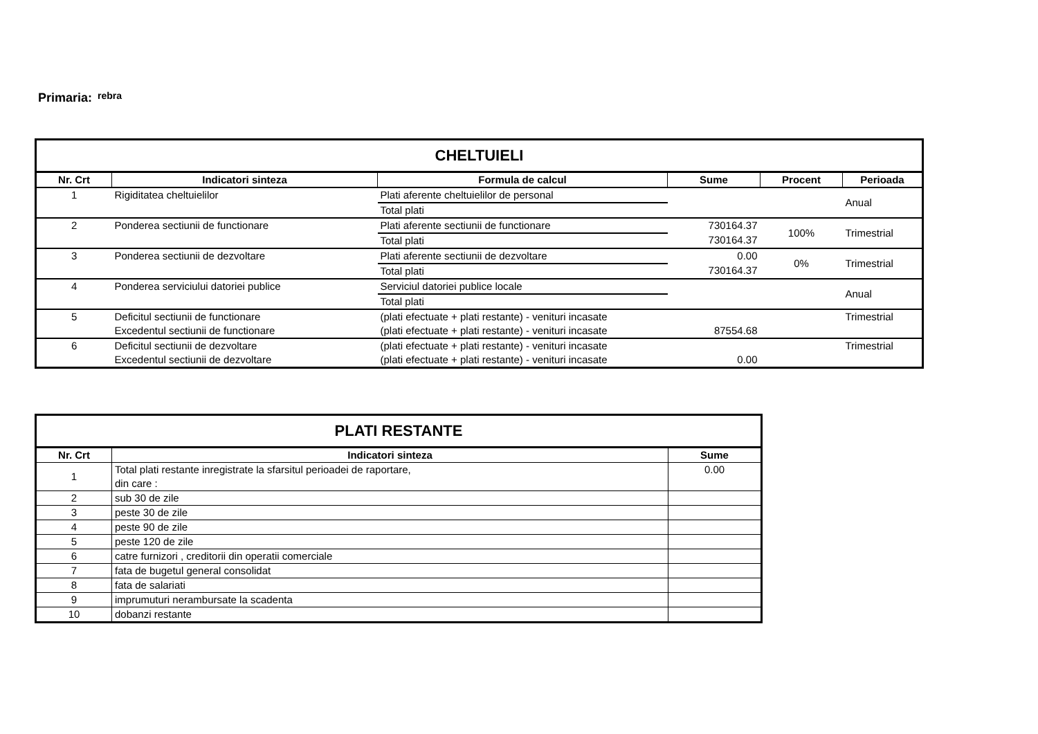Primaria: rebra
| CHELTUIELI | | | | | |
| --- | --- | --- | --- | --- | --- |
| Nr. Crt | Indicatori sinteza | Formula de calcul | Sume | Procent | Perioada |
| 1 | Rigiditatea cheltuielilor | Plati aferente cheltuielilor de personal | | | Anual |
| | | Total plati | | | |
| 2 | Ponderea sectiunii de functionare | Plati aferente sectiunii de functionare | 730164.37 | 100% | Trimestrial |
| | | Total plati | 730164.37 | | |
| 3 | Ponderea sectiunii de dezvoltare | Plati aferente sectiunii de dezvoltare | 0.00 | 0% | Trimestrial |
| | | Total plati | 730164.37 | | |
| 4 | Ponderea serviciului datoriei publice | Serviciul datoriei publice locale | | | Anual |
| | | Total plati | | | |
| 5 | Deficitul sectiunii de functionare | (plati efectuate + plati restante) - venituri incasate | | | Trimestrial |
| | Excedentul sectiunii de functionare | (plati efectuate + plati restante) - venituri incasate | 87554.68 | | |
| 6 | Deficitul sectiunii de dezvoltare | (plati efectuate + plati restante) - venituri incasate | | | Trimestrial |
| | Excedentul sectiunii de dezvoltare | (plati efectuate + plati restante) - venituri incasate | 0.00 | | |
| PLATI RESTANTE | | |
| --- | --- | --- |
| Nr. Crt | Indicatori sinteza | Sume |
| 1 | Total plati restante inregistrate la sfarsitul perioadei de raportare, din care : | 0.00 |
| 2 | sub 30 de zile | |
| 3 | peste 30 de zile | |
| 4 | peste 90 de zile | |
| 5 | peste 120 de zile | |
| 6 | catre furnizori , creditorii din operatii comerciale | |
| 7 | fata de bugetul general consolidat | |
| 8 | fata de salariati | |
| 9 | imprumuturi nerambursate la scadenta | |
| 10 | dobanzi restante | |